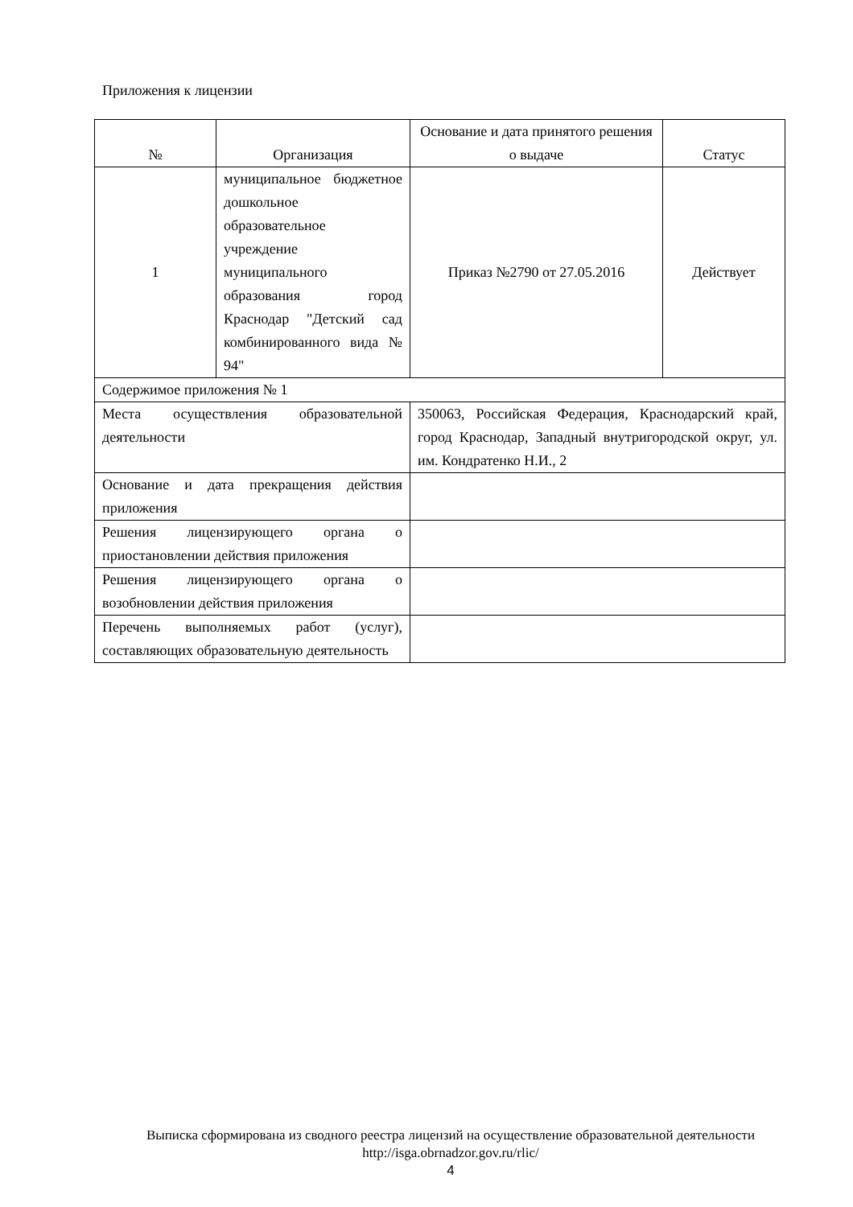Приложения к лицензии
| № | Организация | Основание и дата принятого решения о выдаче | Статус |
| --- | --- | --- | --- |
| 1 | муниципальное бюджетное дошкольное образовательное учреждение муниципального образования город Краснодар "Детский сад комбинированного вида № 94" | Приказ №2790 от 27.05.2016 | Действует |
| Содержимое приложения № 1 | | | |
| Места осуществления образовательной деятельности | | 350063, Российская Федерация, Краснодарский край, город Краснодар, Западный внутригородской округ, ул. им. Кондратенко Н.И., 2 | |
| Основание и дата прекращения действия приложения | | | |
| Решения лицензирующего органа о приостановлении действия приложения | | | |
| Решения лицензирующего органа о возобновлении действия приложения | | | |
| Перечень выполняемых работ (услуг), составляющих образовательную деятельность | | | |
Выписка сформирована из сводного реестра лицензий на осуществление образовательной деятельности http://isga.obrnadzor.gov.ru/rlic/
4